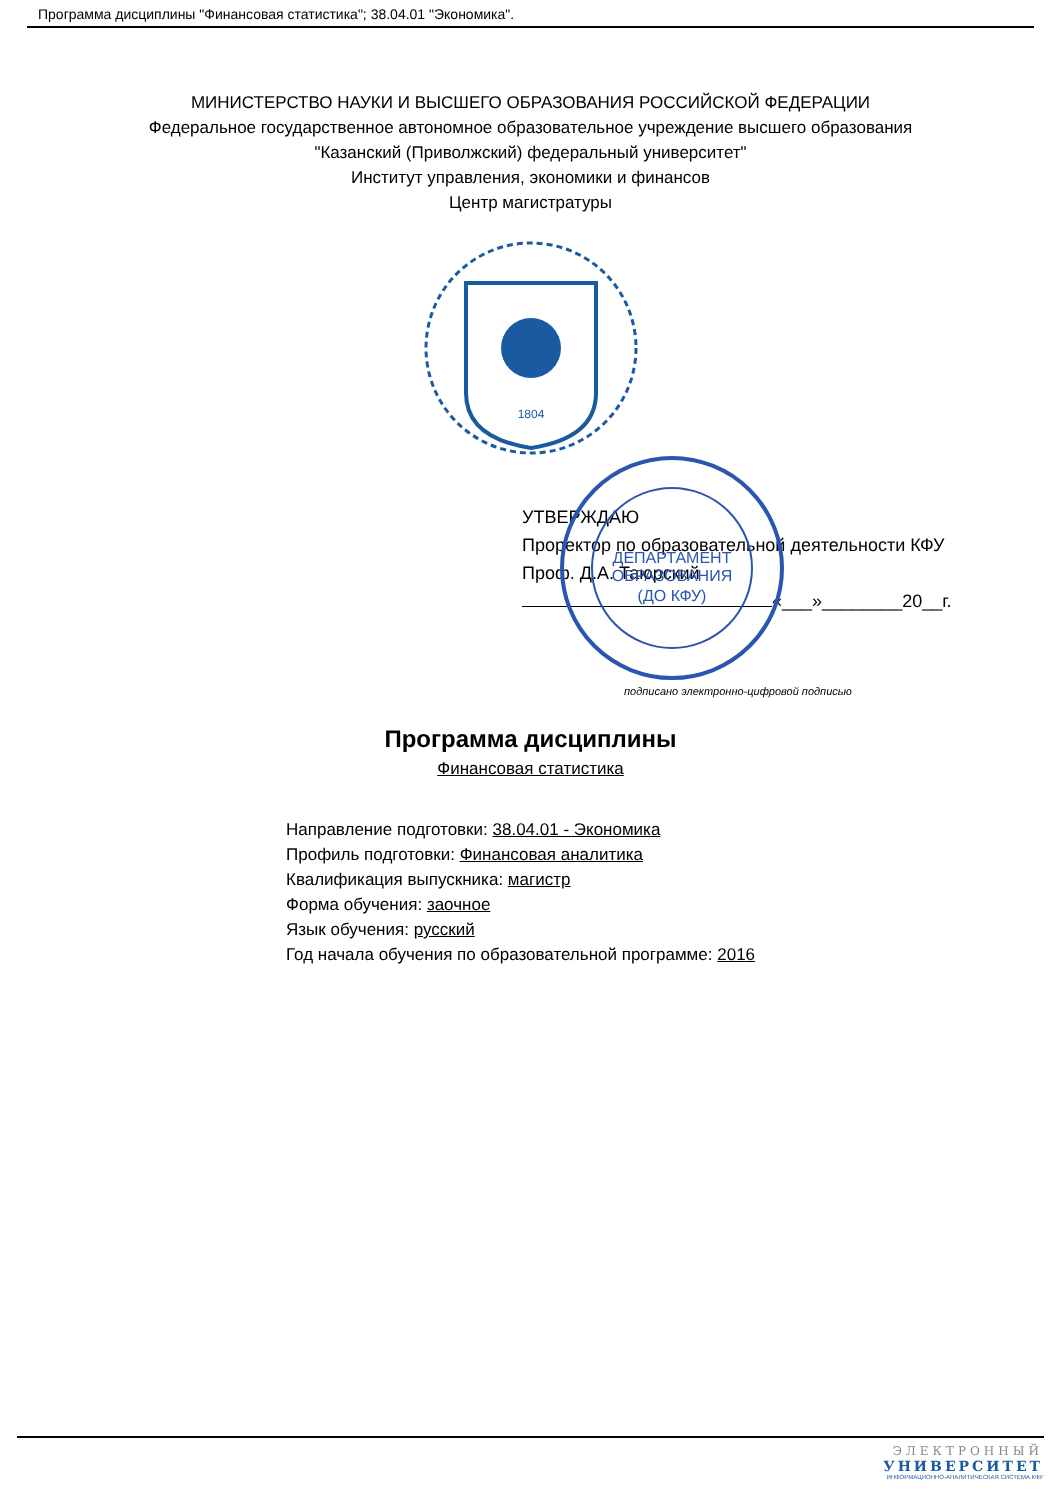Программа дисциплины "Финансовая статистика"; 38.04.01 "Экономика".
МИНИСТЕРСТВО НАУКИ И ВЫСШЕГО ОБРАЗОВАНИЯ РОССИЙСКОЙ ФЕДЕРАЦИИ
Федеральное государственное автономное образовательное учреждение высшего образования
"Казанский (Приволжский) федеральный университет"
Институт управления, экономики и финансов
Центр магистратуры
1804
ДЕПАРТАМЕНТ
ОБРАЗОВАНИЯ
(ДО КФУ)
УТВЕРЖДАЮ
Проректор по образовательной деятельности КФУ
Проф. Д.А. Таюрский
«___»________20__г.
подписано электронно-цифровой подписью
Программа дисциплины
Финансовая статистика
Направление подготовки: 38.04.01 - Экономика
Профиль подготовки: Финансовая аналитика
Квалификация выпускника: магистр
Форма обучения: заочное
Язык обучения: русский
Год начала обучения по образовательной программе: 2016
ЭЛЕКТРОННЫЙ
УНИВЕРСИТЕТ
ИНФОРМАЦИОННО-АНАЛИТИЧЕСКАЯ СИСТЕМА КФУ